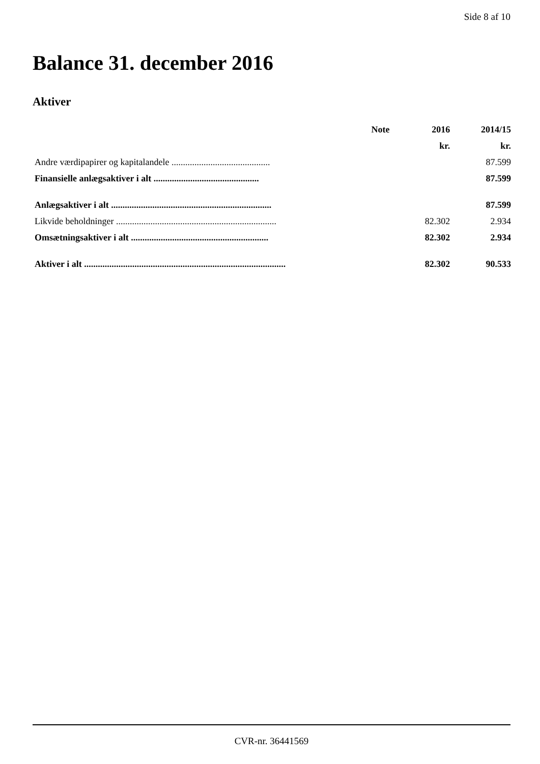Side 8 af 10
Balance 31. december 2016
Aktiver
| | Note | 2016 | 2014/15 |
| --- | --- | --- | --- |
| | | kr. | kr. |
| Andre værdipapirer og kapitalandele ........................................... | | | 87.599 |
| Finansielle anlægsaktiver i alt .............................................. | | | 87.599 |
| Anlægsaktiver i alt ...................................................................... | | | 87.599 |
| Likvide beholdninger ...................................................................... | | 82.302 | 2.934 |
| Omsætningsaktiver i alt ............................................................ | | 82.302 | 2.934 |
| Aktiver i alt ........................................................................................ | | 82.302 | 90.533 |
CVR-nr. 36441569